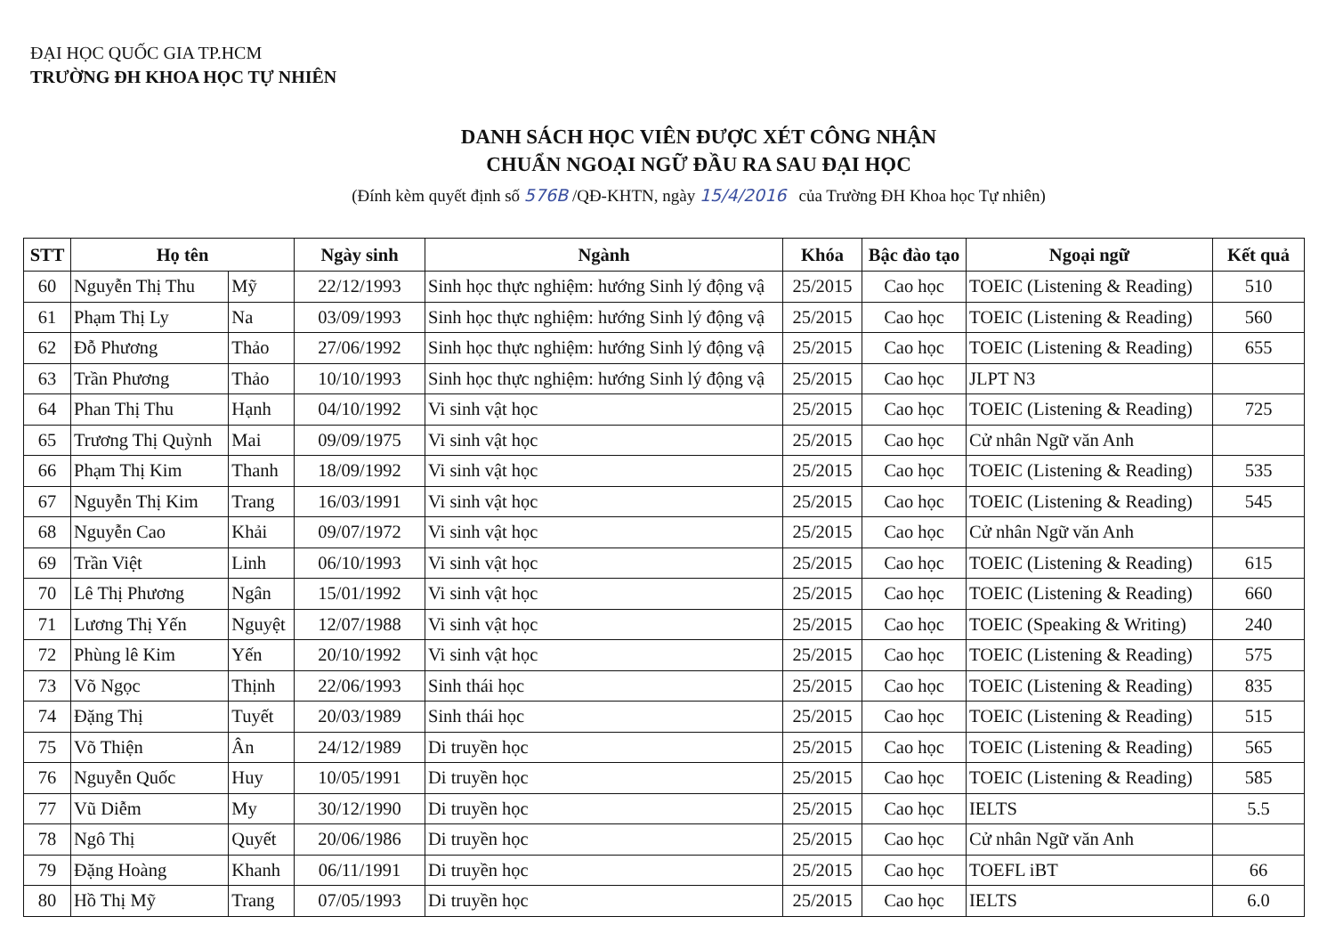ĐẠI HỌC QUỐC GIA TP.HCM
TRƯỜNG ĐH KHOA HỌC TỰ NHIÊN
DANH SÁCH HỌC VIÊN ĐƯỢC XÉT CÔNG NHẬN
CHUẨN NGOẠI NGỮ ĐẦU RA SAU ĐẠI HỌC
(Đính kèm quyết định số 576B /QĐ-KHTN, ngày 15/4/2016 của Trường ĐH Khoa học Tự nhiên)
| STT | Họ tên | | Ngày sinh | Ngành | Khóa | Bậc đào tạo | Ngoại ngữ | Kết quả |
| --- | --- | --- | --- | --- | --- | --- | --- | --- |
| 60 | Nguyễn Thị Thu | Mỹ | 22/12/1993 | Sinh học thực nghiệm: hướng Sinh lý động vậ | 25/2015 | Cao học | TOEIC (Listening & Reading) | 510 |
| 61 | Phạm Thị Ly | Na | 03/09/1993 | Sinh học thực nghiệm: hướng Sinh lý động vậ | 25/2015 | Cao học | TOEIC (Listening & Reading) | 560 |
| 62 | Đỗ Phương | Thảo | 27/06/1992 | Sinh học thực nghiệm: hướng Sinh lý động vậ | 25/2015 | Cao học | TOEIC (Listening & Reading) | 655 |
| 63 | Trần Phương | Thảo | 10/10/1993 | Sinh học thực nghiệm: hướng Sinh lý động vậ | 25/2015 | Cao học | JLPT N3 | |
| 64 | Phan Thị Thu | Hạnh | 04/10/1992 | Vi sinh vật học | 25/2015 | Cao học | TOEIC (Listening & Reading) | 725 |
| 65 | Trương Thị Quỳnh | Mai | 09/09/1975 | Vi sinh vật học | 25/2015 | Cao học | Cử nhân Ngữ văn Anh | |
| 66 | Phạm Thị Kim | Thanh | 18/09/1992 | Vi sinh vật học | 25/2015 | Cao học | TOEIC (Listening & Reading) | 535 |
| 67 | Nguyễn Thị Kim | Trang | 16/03/1991 | Vi sinh vật học | 25/2015 | Cao học | TOEIC (Listening & Reading) | 545 |
| 68 | Nguyễn Cao | Khải | 09/07/1972 | Vi sinh vật học | 25/2015 | Cao học | Cử nhân Ngữ văn Anh | |
| 69 | Trần Việt | Linh | 06/10/1993 | Vi sinh vật học | 25/2015 | Cao học | TOEIC (Listening & Reading) | 615 |
| 70 | Lê Thị Phương | Ngân | 15/01/1992 | Vi sinh vật học | 25/2015 | Cao học | TOEIC (Listening & Reading) | 660 |
| 71 | Lương Thị Yến | Nguyệt | 12/07/1988 | Vi sinh vật học | 25/2015 | Cao học | TOEIC (Speaking & Writing) | 240 |
| 72 | Phùng lê Kim | Yến | 20/10/1992 | Vi sinh vật học | 25/2015 | Cao học | TOEIC (Listening & Reading) | 575 |
| 73 | Võ Ngọc | Thịnh | 22/06/1993 | Sinh thái học | 25/2015 | Cao học | TOEIC (Listening & Reading) | 835 |
| 74 | Đặng Thị | Tuyết | 20/03/1989 | Sinh thái học | 25/2015 | Cao học | TOEIC (Listening & Reading) | 515 |
| 75 | Võ Thiện | Ân | 24/12/1989 | Di truyền học | 25/2015 | Cao học | TOEIC (Listening & Reading) | 565 |
| 76 | Nguyễn Quốc | Huy | 10/05/1991 | Di truyền học | 25/2015 | Cao học | TOEIC (Listening & Reading) | 585 |
| 77 | Vũ Diễm | My | 30/12/1990 | Di truyền học | 25/2015 | Cao học | IELTS | 5.5 |
| 78 | Ngô Thị | Quyết | 20/06/1986 | Di truyền học | 25/2015 | Cao học | Cử nhân Ngữ văn Anh | |
| 79 | Đặng Hoàng | Khanh | 06/11/1991 | Di truyền học | 25/2015 | Cao học | TOEFL iBT | 66 |
| 80 | Hồ Thị Mỹ | Trang | 07/05/1993 | Di truyền học | 25/2015 | Cao học | IELTS | 6.0 |